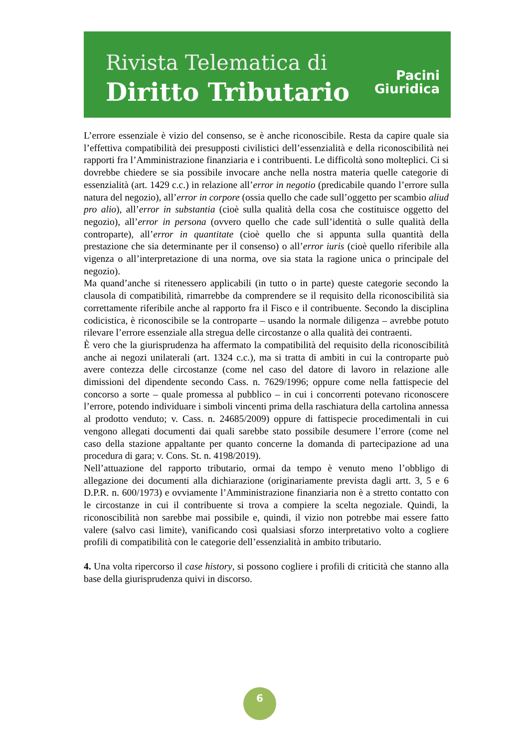Rivista Telematica di
Diritto Tributario
Pacini
Giuridica
L’errore essenziale è vizio del consenso, se è anche riconoscibile. Resta da capire quale sia l’effettiva compatibilità dei presupposti civilistici dell’essenzialità e della riconoscibilità nei rapporti fra l’Amministrazione finanziaria e i contribuenti. Le difficoltà sono molteplici. Ci si dovrebbe chiedere se sia possibile invocare anche nella nostra materia quelle categorie di essenzialità (art. 1429 c.c.) in relazione all’error in negotio (predicabile quando l’errore sulla natura del negozio), all’error in corpore (ossia quello che cade sull’oggetto per scambio aliud pro alio), all’error in substantia (cioè sulla qualità della cosa che costituisce oggetto del negozio), all’error in persona (ovvero quello che cade sull’identità o sulle qualità della controparte), all’error in quantitate (cioè quello che si appunta sulla quantità della prestazione che sia determinante per il consenso) o all’error iuris (cioè quello riferibile alla vigenza o all’interpretazione di una norma, ove sia stata la ragione unica o principale del negozio).
Ma quand’anche si ritenessero applicabili (in tutto o in parte) queste categorie secondo la clausola di compatibilità, rimarrebbe da comprendere se il requisito della riconoscibilità sia correttamente riferibile anche al rapporto fra il Fisco e il contribuente. Secondo la disciplina codicistica, è riconoscibile se la controparte – usando la normale diligenza – avrebbe potuto rilevare l’errore essenziale alla stregua delle circostanze o alla qualità dei contraenti.
È vero che la giurisprudenza ha affermato la compatibilità del requisito della riconoscibilità anche ai negozi unilaterali (art. 1324 c.c.), ma si tratta di ambiti in cui la controparte può avere contezza delle circostanze (come nel caso del datore di lavoro in relazione alle dimissioni del dipendente secondo Cass. n. 7629/1996; oppure come nella fattispecie del concorso a sorte – quale promessa al pubblico – in cui i concorrenti potevano riconoscere l’errore, potendo individuare i simboli vincenti prima della raschiatura della cartolina annessa al prodotto venduto; v. Cass. n. 24685/2009) oppure di fattispecie procedimentali in cui vengono allegati documenti dai quali sarebbe stato possibile desumere l’errore (come nel caso della stazione appaltante per quanto concerne la domanda di partecipazione ad una procedura di gara; v. Cons. St. n. 4198/2019).
Nell’attuazione del rapporto tributario, ormai da tempo è venuto meno l’obbligo di allegazione dei documenti alla dichiarazione (originariamente prevista dagli artt. 3, 5 e 6 D.P.R. n. 600/1973) e ovviamente l’Amministrazione finanziaria non è a stretto contatto con le circostanze in cui il contribuente si trova a compiere la scelta negoziale. Quindi, la riconoscibilità non sarebbe mai possibile e, quindi, il vizio non potrebbe mai essere fatto valere (salvo casi limite), vanificando così qualsiasi sforzo interpretativo volto a cogliere profili di compatibilità con le categorie dell’essenzialità in ambito tributario.
4. Una volta ripercorso il case history, si possono cogliere i profili di criticità che stanno alla base della giurisprudenza quivi in discorso.
6